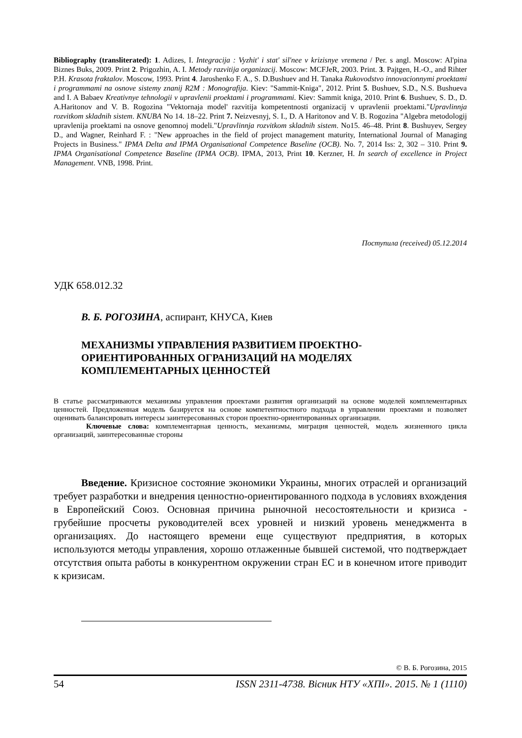Bibliography (transliterated): 1. Adizes, I. Integracija : Vyzhit' i stat' sil'nee v krizisnye vremena / Per. s angl. Moscow: Al'pina Biznes Buks, 2009. Print 2. Prigozhin, A. I. Metody razvitija organizacij. Moscow: MCFJeR, 2003. Print. 3. Pajtgen, H.-O., and Rihter P.H. Krasota fraktalov. Moscow, 1993. Print 4. Jaroshenko F. A., S. D.Bushuev and H. Tanaka Rukovodstvo innovacionnymi proektami i programmami na osnove sistemy znanij R2M : Monografija. Kiev: "Sammit-Kniga", 2012. Print 5. Bushuev, S.D., N.S. Bushueva and I. A Babaev Kreativnye tehnologii v upravlenii proektami i programmami. Kiev: Sammit kniga, 2010. Print 6. Bushuev, S. D., D. A.Haritonov and V. B. Rogozina "Vektornaja model' razvitija kompetentnosti organizacij v upravlenii proektami."Upravlinnja rozvitkom skladnih sistem. KNUBA No 14. 18–22. Print 7. Neizvesnyj, S. I., D. A Haritonov and V. B. Rogozina "Algebra metodologij upravlenija proektami na osnove genomnoj modeli."Upravlinnja rozvitkom skladnih sistem. No15. 46–48. Print 8. Bushuyev, Sergey D., and Wagner, Reinhard F. : "New approaches in the field of project management maturity, International Journal of Managing Projects in Business." IPMA Delta and IPMA Organisational Competence Baseline (OCB). No. 7, 2014 Iss: 2, 302 – 310. Print 9. IPMA Organisational Competence Baseline (IPMA OCB). IPMA, 2013, Print 10. Kerzner, H. In search of excellence in Project Management. VNB, 1998. Print.
Поступила (received) 05.12.2014
УДК 658.012.32
В. Б. РОГОЗИНА, аспирант, КНУСА, Киев
МЕХАНИЗМЫ УПРАВЛЕНИЯ РАЗВИТИЕМ ПРОЕКТНО-ОРИЕНТИРОВАННЫХ ОГРАНИЗАЦИЙ НА МОДЕЛЯХ КОМПЛЕМЕНТАРНЫХ ЦЕННОСТЕЙ
В статье рассматриваются механизмы управления проектами развития организаций на основе моделей комплементарных ценностей. Предложенная модель базируется на основе компетентностного подхода в управлении проектами и позволяет оценивать балансировать интересы заинтересованных сторон проектно-ориентированных организации.
Ключевые слова: комплементарная ценность, механизмы, миграция ценностей, модель жизненного цикла организаций, заинтересованные стороны
Введение. Кризисное состояние экономики Украины, многих отраслей и организаций требует разработки и внедрения ценностно-ориентированного подхода в условиях вхождения в Европейский Союз. Основная причина рыночной несостоятельности и кризиса - грубейшие просчеты руководителей всех уровней и низкий уровень менеджмента в организациях. До настоящего времени еще существуют предприятия, в которых используются методы управления, хорошо отлаженные бывшей системой, что подтверждает отсутствия опыта работы в конкурентном окружении стран ЕС и в конечном итоге приводит к кризисам.
© В. Б. Рогозина, 2015
54 ISSN 2311-4738. Вісник НТУ «ХПІ». 2015. № 1 (1110)